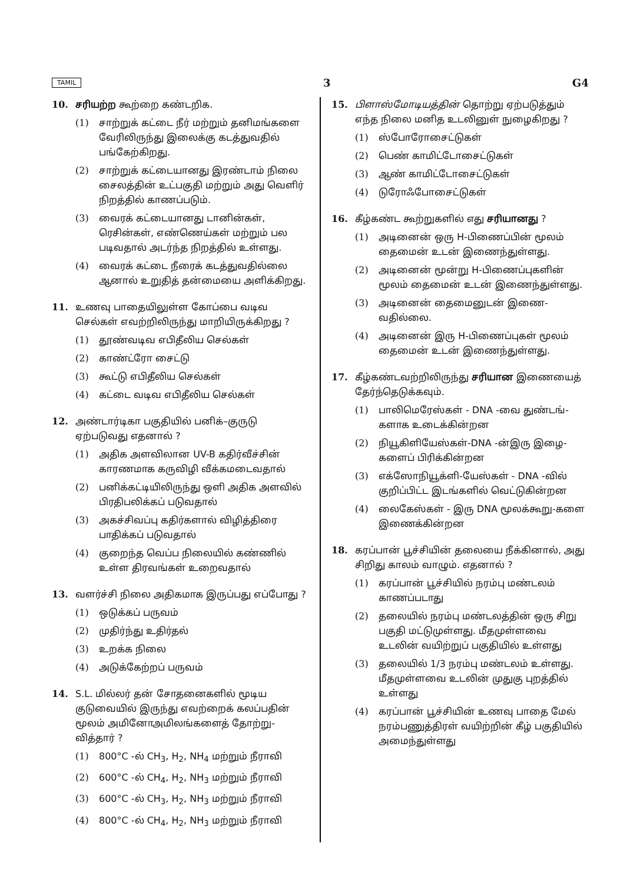TAMIL 3 G4
10. சரியற்ற கூற்றை கண்டறிக.
(1) சாற்றுக் கட்டை நீர் மற்றும் தனிமங்களை வேரிலிருந்து இலைக்கு கடத்துவதில் பங்கேற்கிறது.
(2) சாற்றுக் கட்டையானது இரண்டாம் நிலை சைலத்தின் உட்பகுதி மற்றும் அது வெளிர் நிறத்தில் காணப்படும்.
(3) வைரக் கட்டையானது டானின்கள், ரெசின்கள், எண்ணெய்கள் மற்றும் பல படிவதால் அடர்ந்த நிறத்தில் உள்ளது.
(4) வைரக் கட்டை நீரைக் கடத்துவதில்லை ஆனால் உறுதித் தன்மையை அளிக்கிறது.
11. உணவு பாதையிலுள்ள கோப்பை வடிவ செல்கள் எவற்றிலிருந்து மாறியிருக்கிறது ?
(1) தூண்வடிவ எபிதீலிய செல்கள்
(2) காண்ட்ரோ சைட்டு
(3) கூட்டு எபிதீலிய செல்கள்
(4) கட்டை வடிவ எபிதீலிய செல்கள்
12. அண்டார்டிகா பகுதியில் பனிக்–குருடு ஏற்படுவது எதனால் ?
(1) அதிக அளவிலான UV-B கதிர்வீச்சின் காரணமாக கருவிழி வீக்கமடைவதால்
(2) பனிக்கட்டியிலிருந்து ஒளி அதிக அளவில் பிரதிபலிக்கப் படுவதால்
(3) அகச்சிவப்பு கதிர்களால் விழித்திரை பாதிக்கப் படுவதால்
(4) குறைந்த வெப்ப நிலையில் கண்ணில் உள்ள திரவங்கள் உறைவதால்
13. வளர்ச்சி நிலை அதிகமாக இருப்பது எப்போது ?
(1) ஒடுக்கப் பருவம்
(2) முதிர்ந்து உதிர்தல்
(3) உறக்க நிலை
(4) அடுக்கேற்றப் பருவம்
14. S.L. மில்லர் தன் சோதனைகளில் மூடிய குடுவையில் இருந்து எவற்றைக் கலப்பதின் மூலம் அமினோஅமிலங்களைத் தோற்று-வித்தார் ?
(1) 800°C -ல் CH<sub>3</sub>, H<sub>2</sub>, NH<sub>4</sub> மற்றும் நீராவி
(2) 600°C -ல் CH<sub>4</sub>, H<sub>2</sub>, NH<sub>3</sub> மற்றும் நீராவி
(3) 600°C -ல் CH<sub>3</sub>, H<sub>2</sub>, NH<sub>3</sub> மற்றும் நீராவி
(4) 800°C -ல் CH<sub>4</sub>, H<sub>2</sub>, NH<sub>3</sub> மற்றும் நீராவி
15. பிளாஸ்மோடியத்தின் தொற்று ஏற்படுத்தும் எந்த நிலை மனித உடலினுள் நுழைகிறது ?
(1) ஸ்போரோசைட்டுகள்
(2) பெண் காமிட்டோசைட்டுகள்
(3) ஆண் காமிட்டோசைட்டுகள்
(4) டுரோஃபோசைட்டுகள்
16. கீழ்கண்ட கூற்றுகளில் எது சரியானது ?
(1) அடினைன் ஒரு H-பிணைப்பின் மூலம் தைமைன் உடன் இணைந்துள்ளது.
(2) அடினைன் மூன்று H-பிணைப்புகளின் மூலம் தைமைன் உடன் இணைந்துள்ளது.
(3) அடினைன் தைமைனுடன் இணை-வதில்லை.
(4) அடினைன் இரு H-பிணைப்புகள் மூலம் தைமைன் உடன் இணைந்துள்ளது.
17. கீழ்கண்டவற்றிலிருந்து சரியான இணையைத் தேர்ந்தெடுக்கவும்.
(1) பாலிமெரேஸ்கள் - DNA -வை துண்டங்-களாக உடைக்கின்றன
(2) நியூகிளியேஸ்கள்-DNA -ன்இரு இழை-களைப் பிரிக்கின்றன
(3) எக்ஸோநியூக்ளி-யேஸ்கள் - DNA -வில் குறிப்பிட்ட இடங்களில் வெட்டுகின்றன
(4) லைகேஸ்கள் - இரு DNA மூலக்கூறு-களை இணைக்கின்றன
18. கரப்பான் பூச்சியின் தலையை நீக்கினால், அது சிறிது காலம் வாழும். எதனால் ?
(1) கரப்பான் பூச்சியில் நரம்பு மண்டலம் காணப்படாது
(2) தலையில் நரம்பு மண்டலத்தின் ஒரு சிறு பகுதி மட்டுமுள்ளது. மீதமுள்ளவை உடலின் வயிற்றுப் பகுதியில் உள்ளது
(3) தலையில் 1/3 நரம்பு மண்டலம் உள்ளது. மீதமுள்ளவை உடலின் முதுகு புறத்தில் உள்ளது
(4) கரப்பான் பூச்சியின் உணவு பாதை மேல் நரம்பணுத்திரள் வயிற்றின் கீழ் பகுதியில் அமைந்துள்ளது